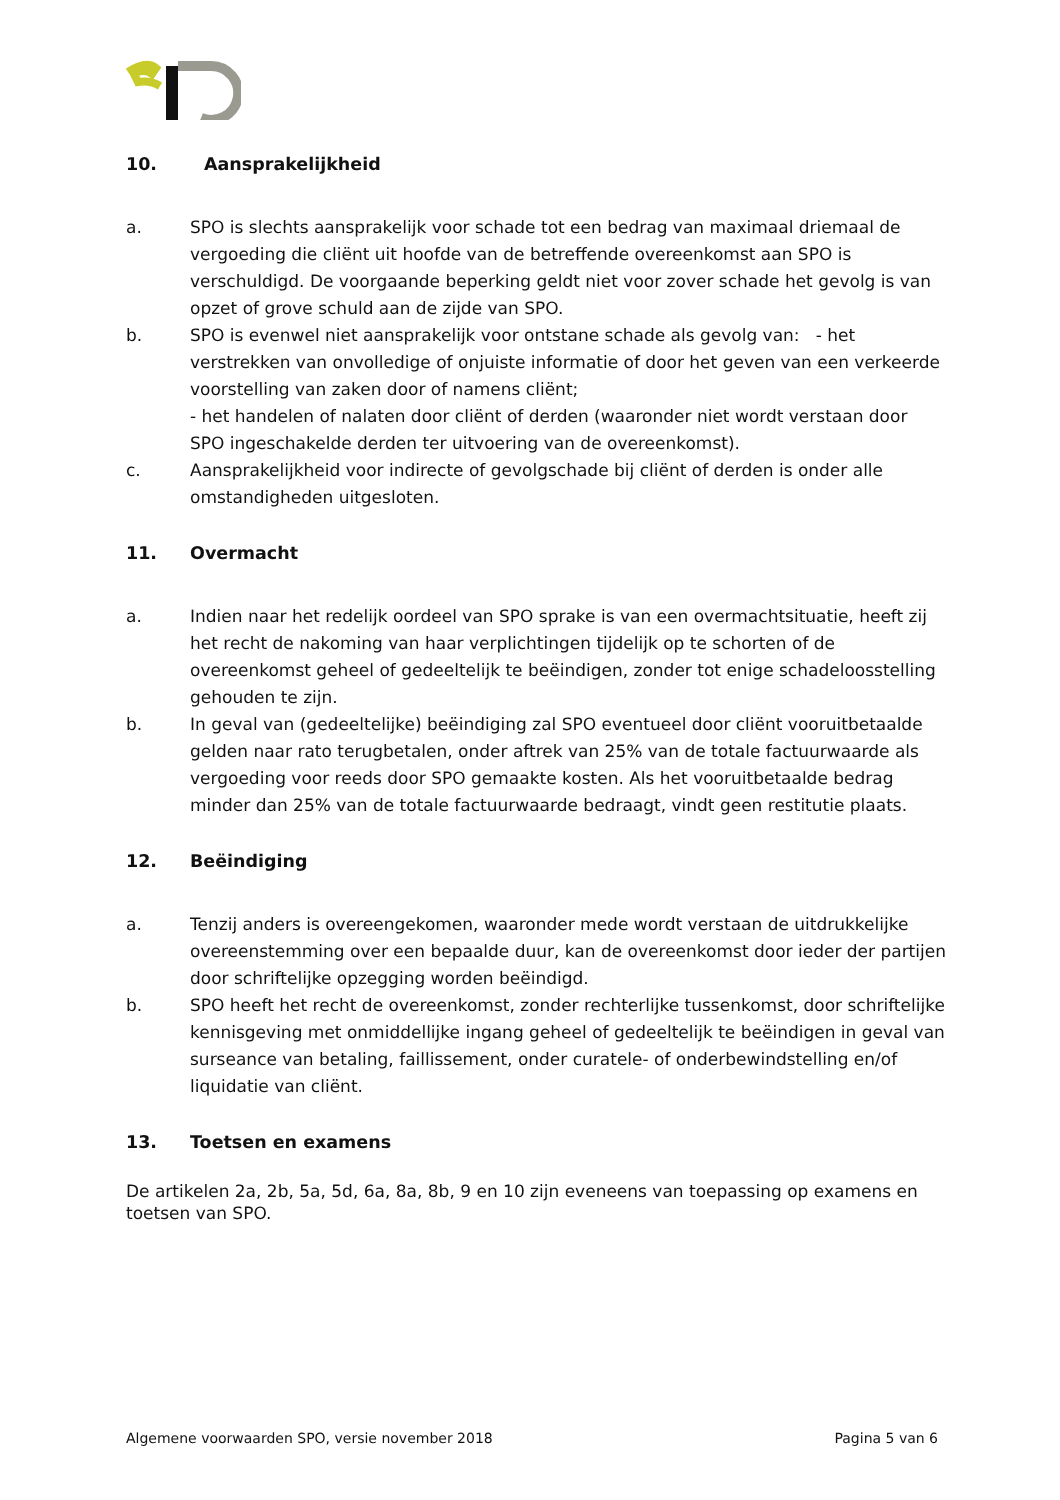10. Aansprakelijkheid
a. SPO is slechts aansprakelijk voor schade tot een bedrag van maximaal driemaal de vergoeding die cliënt uit hoofde van de betreffende overeenkomst aan SPO is verschuldigd. De voorgaande beperking geldt niet voor zover schade het gevolg is van opzet of grove schuld aan de zijde van SPO.
b. SPO is evenwel niet aansprakelijk voor ontstane schade als gevolg van: - het verstrekken van onvolledige of onjuiste informatie of door het geven van een verkeerde voorstelling van zaken door of namens cliënt;
- het handelen of nalaten door cliënt of derden (waaronder niet wordt verstaan door SPO ingeschakelde derden ter uitvoering van de overeenkomst).
c. Aansprakelijkheid voor indirecte of gevolgschade bij cliënt of derden is onder alle omstandigheden uitgesloten.
11. Overmacht
a. Indien naar het redelijk oordeel van SPO sprake is van een overmachtsituatie, heeft zij het recht de nakoming van haar verplichtingen tijdelijk op te schorten of de overeenkomst geheel of gedeeltelijk te beëindigen, zonder tot enige schadeloosstelling gehouden te zijn.
b. In geval van (gedeeltelijke) beëindiging zal SPO eventueel door cliënt vooruitbetaalde gelden naar rato terugbetalen, onder aftrek van 25% van de totale factuurwaarde als vergoeding voor reeds door SPO gemaakte kosten. Als het vooruitbetaalde bedrag minder dan 25% van de totale factuurwaarde bedraagt, vindt geen restitutie plaats.
12. Beëindiging
a. Tenzij anders is overeengekomen, waaronder mede wordt verstaan de uitdrukkelijke overeenstemming over een bepaalde duur, kan de overeenkomst door ieder der partijen door schriftelijke opzegging worden beëindigd.
b. SPO heeft het recht de overeenkomst, zonder rechterlijke tussenkomst, door schriftelijke kennisgeving met onmiddellijke ingang geheel of gedeeltelijk te beëindigen in geval van surseance van betaling, faillissement, onder curatele- of onderbewindstelling en/of liquidatie van cliënt.
13. Toetsen en examens
De artikelen 2a, 2b, 5a, 5d, 6a, 8a, 8b, 9 en 10 zijn eveneens van toepassing op examens en toetsen van SPO.
Algemene voorwaarden SPO, versie november 2018 Pagina 5 van 6